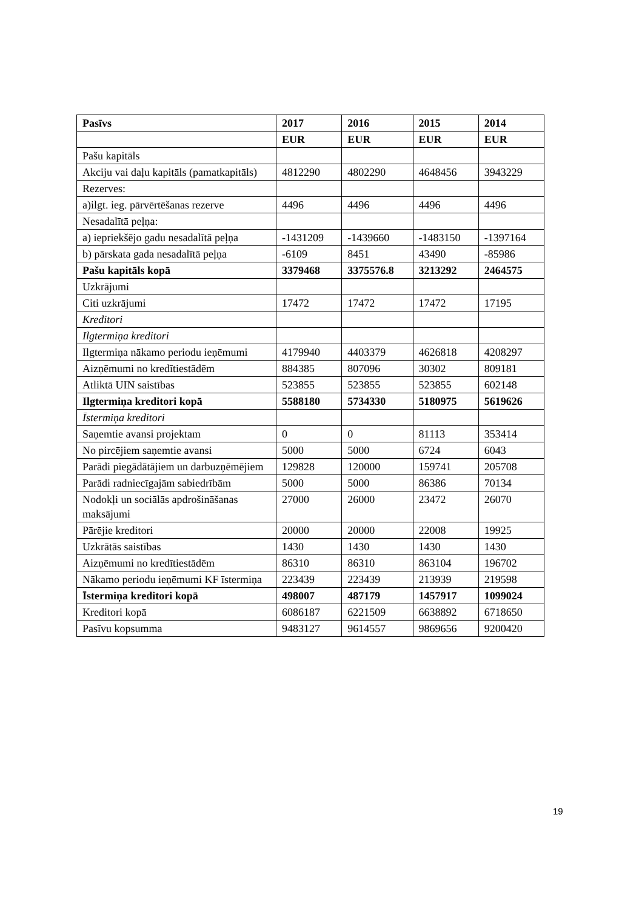| Pasīvs | 2017 | 2016 | 2015 | 2014 |
| --- | --- | --- | --- | --- |
| | EUR | EUR | EUR | EUR |
| Pašu kapitāls | | | | |
| Akciju vai daļu kapitāls (pamatkapitāls) | 4812290 | 4802290 | 4648456 | 3943229 |
| Rezerves: | | | | |
| a)ilgt. ieg. pārvērtēšanas rezerve | 4496 | 4496 | 4496 | 4496 |
| Nesadalītā peļņa: | | | | |
| a) iepriekšējo gadu nesadalītā peļņa | -1431209 | -1439660 | -1483150 | -1397164 |
| b) pārskata gada nesadalītā peļņa | -6109 | 8451 | 43490 | -85986 |
| Pašu kapitāls kopā | 3379468 | 3375576.8 | 3213292 | 2464575 |
| Uzkrājumi | | | | |
| Citi uzkrājumi | 17472 | 17472 | 17472 | 17195 |
| Kreditori | | | | |
| Ilgtermiņa kreditori | | | | |
| Ilgtermiņa nākamo periodu ieņēmumi | 4179940 | 4403379 | 4626818 | 4208297 |
| Aizņēmumi no kredītiestādēm | 884385 | 807096 | 30302 | 809181 |
| Atliktā UIN saistības | 523855 | 523855 | 523855 | 602148 |
| Ilgtermiņa kreditori kopā | 5588180 | 5734330 | 5180975 | 5619626 |
| Īstermiņa kreditori | | | | |
| Saņemtie avansi projektam | 0 | 0 | 81113 | 353414 |
| No pircējiem saņemtie avansi | 5000 | 5000 | 6724 | 6043 |
| Parādi piegādātājiem un darbuzņēmējiem | 129828 | 120000 | 159741 | 205708 |
| Parādi radniecīgajām sabiedrībām | 5000 | 5000 | 86386 | 70134 |
| Nodokļi un sociālās apdrošināšanas maksājumi | 27000 | 26000 | 23472 | 26070 |
| Pārējie kreditori | 20000 | 20000 | 22008 | 19925 |
| Uzkrātās saistības | 1430 | 1430 | 1430 | 1430 |
| Aizņēmumi no kredītiestādēm | 86310 | 86310 | 863104 | 196702 |
| Nākamo periodu ieņēmumi KF īstermiņa | 223439 | 223439 | 213939 | 219598 |
| Īstermiņa kreditori kopā | 498007 | 487179 | 1457917 | 1099024 |
| Kreditori kopā | 6086187 | 6221509 | 6638892 | 6718650 |
| Pasīvu kopsumma | 9483127 | 9614557 | 9869656 | 9200420 |
19